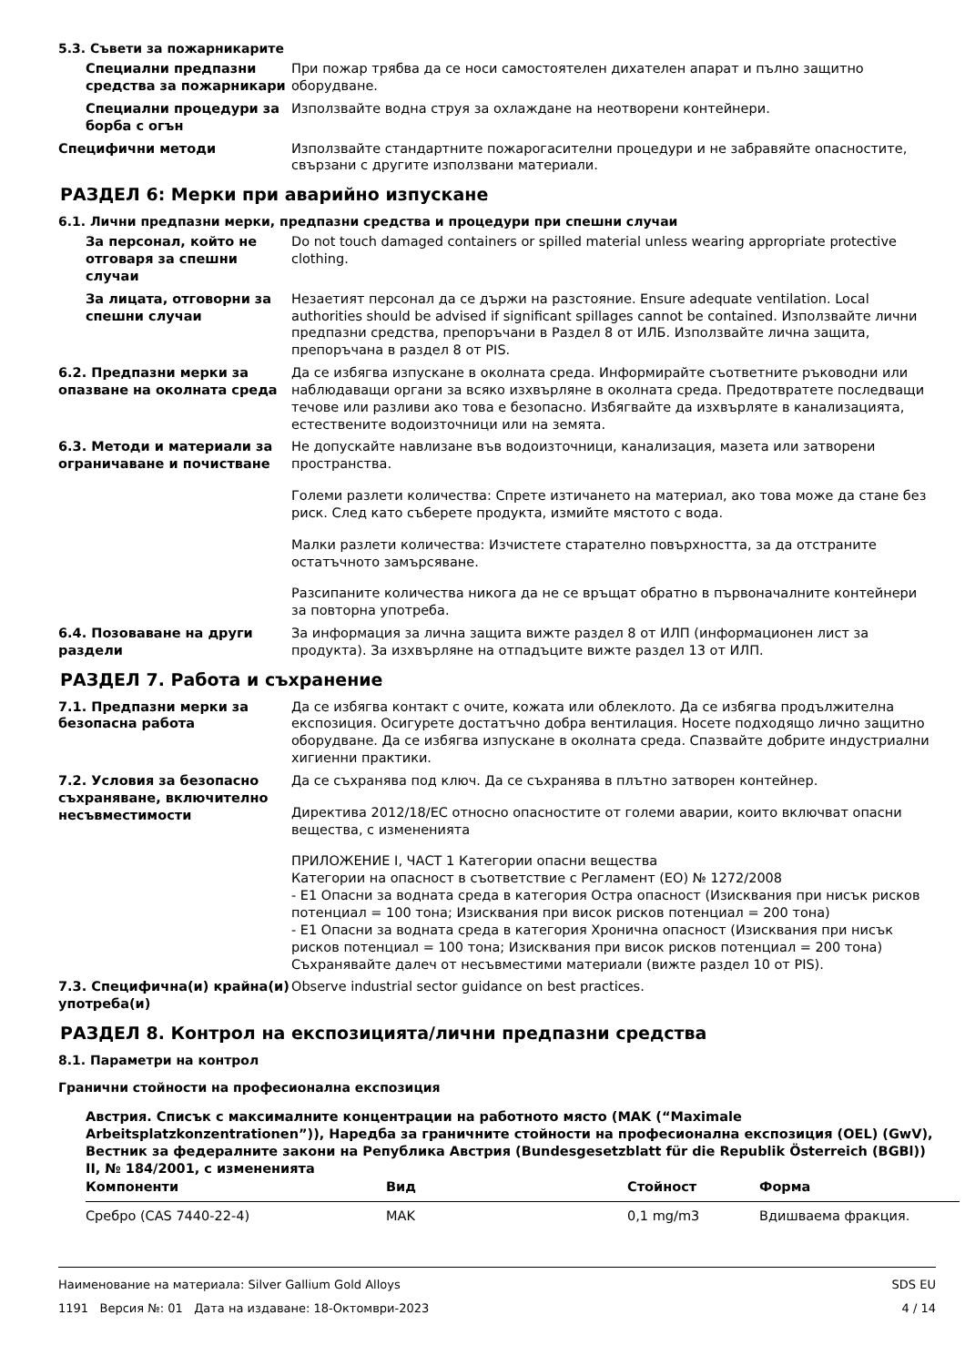5.3. Съвети за пожарникарите
Специални предпазни средства за пожарникари
При пожар трябва да се носи самостоятелен дихателен апарат и пълно защитно оборудване.
Специални процедури за борба с огън
Използвайте водна струя за охлаждане на неотворени контейнери.
Специфични методи Използвайте стандартните пожарогасителни процедури и не забравяйте опасностите, свързани с другите използвани материали.
РАЗДЕЛ 6: Мерки при аварийно изпускане
6.1. Лични предпазни мерки, предпазни средства и процедури при спешни случаи
За персонал, който не отговаря за спешни случаи
Do not touch damaged containers or spilled material unless wearing appropriate protective clothing.
За лицата, отговорни за спешни случаи
Незаетият персонал да се държи на разстояние. Ensure adequate ventilation. Local authorities should be advised if significant spillages cannot be contained. Използвайте лични предпазни средства, препоръчани в Раздел 8 от ИЛБ. Използвайте лична защита, препоръчана в раздел 8 от PIS.
6.2. Предпазни мерки за опазване на околната среда
Да се избягва изпускане в околната среда. Информирайте съответните ръководни или наблюдаващи органи за всяко изхвърляне в околната среда. Предотвратете последващи течове или разливи ако това е безопасно. Избягвайте да изхвърляте в канализацията, естествените водоизточници или на земята.
6.3. Методи и материали за ограничаване и почистване
Не допускайте навлизане във водоизточници, канализация, мазета или затворени пространства.
Големи разлети количества: Спрете изтичането на материал, ако това може да стане без риск. След като съберете продукта, измийте мястото с вода.
Малки разлети количества: Изчистете старателно повърхността, за да отстраните остатъчното замърсяване.
Разсипаните количества никога да не се връщат обратно в първоначалните контейнери за повторна употреба.
6.4. Позоваване на други раздели
За информация за лична защита вижте раздел 8 от ИЛП (информационен лист за продукта). За изхвърляне на отпадъците вижте раздел 13 от ИЛП.
РАЗДЕЛ 7. Работа и съхранение
7.1. Предпазни мерки за безопасна работа
Да се избягва контакт с очите, кожата или облеклото. Да се избягва продължителна експозиция. Осигурете достатъчно добра вентилация. Носете подходящо лично защитно оборудване. Да се избягва изпускане в околната среда. Спазвайте добрите индустриални хигиенни практики.
7.2. Условия за безопасно съхраняване, включително несъвместимости
Да се съхранява под ключ. Да се съхранява в плътно затворен контейнер.
Директива 2012/18/ЕС относно опасностите от големи аварии, които включват опасни вещества, с измененията
ПРИЛОЖЕНИЕ I, ЧАСТ 1 Категории опасни вещества
Категории на опасност в съответствие с Регламент (ЕО) № 1272/2008
- E1 Опасни за водната среда в категория Остра опасност (Изисквания при нисък рисков потенциал = 100 тона; Изисквания при висок рисков потенциал = 200 тона)
- E1 Опасни за водната среда в категория Хронична опасност (Изисквания при нисък рисков потенциал = 100 тона; Изисквания при висок рисков потенциал = 200 тона)
Съхранявайте далеч от несъвместими материали (вижте раздел 10 от PIS).
7.3. Специфична(и) крайна(и) употреба(и)
Observe industrial sector guidance on best practices.
РАЗДЕЛ 8. Контрол на експозицията/лични предпазни средства
8.1. Параметри на контрол
Гранични стойности на професионална експозиция
Австрия. Списък с максималните концентрации на работното място (MAK (“Maximale Arbeitsplatzkonzentrationen”)), Наредба за граничните стойности на професионална експозиция (OEL) (GwV), Вестник за федералните закони на Република Австрия (Bundesgesetzblatt für die Republik Österreich (BGBl)) II, № 184/2001, с измененията
| Компоненти | Вид | Стойност | Форма |
| --- | --- | --- | --- |
| Сребро (CAS 7440-22-4) | MAK | 0,1 mg/m3 | Вдишваема фракция. |
Наименование на материала: Silver Gallium Gold Alloys
1191 Версия №: 01 Дата на издаване: 18-Октомври-2023
SDS EU
4 / 14